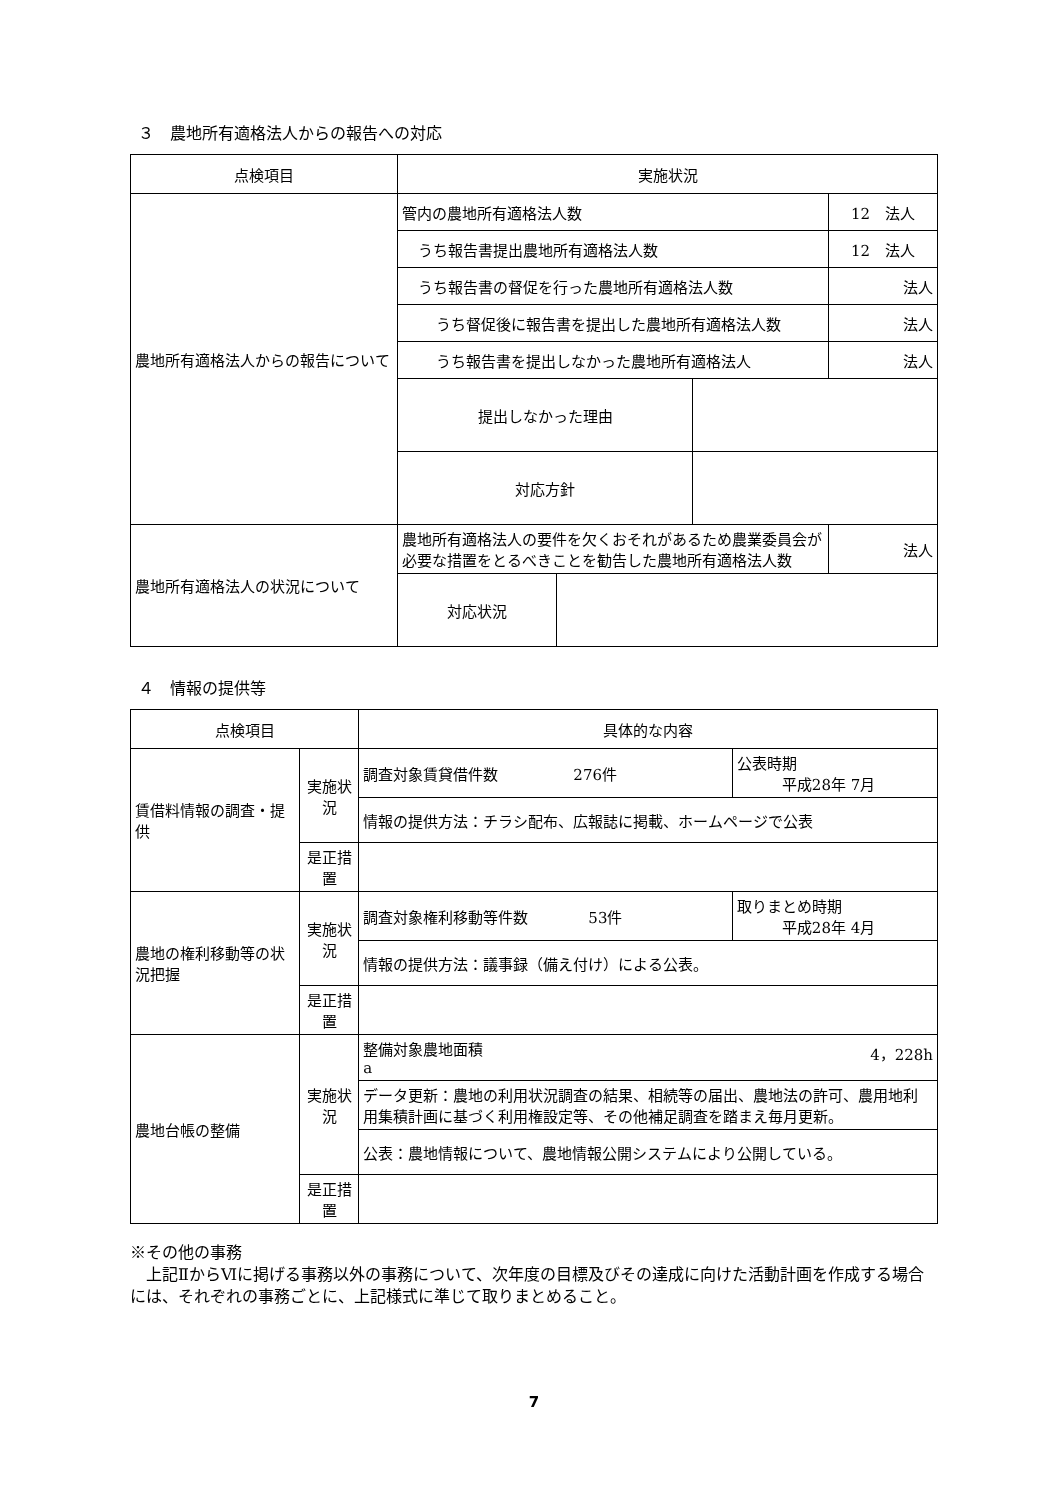３　農地所有適格法人からの報告への対応
| 点検項目 | 実施状況 | | | |
| --- | --- | --- | --- | --- |
| 農地所有適格法人からの報告について | 管内の農地所有適格法人数 | | | 12 法人 |
| | うち報告書提出農地所有適格法人数 | | | 12 法人 |
| | うち報告書の督促を行った農地所有適格法人数 | | | 法人 |
| | うち督促後に報告書を提出した農地所有適格法人数 | | | 法人 |
| | うち報告書を提出しなかった農地所有適格法人 | | | 法人 |
| | 提出しなかった理由 | | | |
| | 対応方針 | | | |
| 農地所有適格法人の状況について | 農地所有適格法人の要件を欠くおそれがあるため農業委員会が必要な措置をとるべきことを勧告した農地所有適格法人数 | | | 法人 |
| | 対応状況 | | | |
４　情報の提供等
| 点検項目 | | 具体的な内容 | |
| --- | --- | --- | --- |
| 賃借料情報の調査・提供 | 実施状況 | 調査対象賃貸借件数 276件 | 公表時期 平成28年 7月 |
| | | 情報の提供方法：チラシ配布、広報誌に掲載、ホームページで公表 | |
| | 是正措置 | | |
| 農地の権利移動等の状況把握 | 実施状況 | 調査対象権利移動等件数 53件 | 取りまとめ時期 平成28年 4月 |
| | | 情報の提供方法：議事録（備え付け）による公表。 | |
| | 是正措置 | | |
| 農地台帳の整備 | 実施状況 | 整備対象農地面積 4，228h a | |
| | | データ更新：農地の利用状況調査の結果、相続等の届出、農地法の許可、農用地利用集積計画に基づく利用権設定等、その他補足調査を踏まえ毎月更新。 | |
| | | 公表：農地情報について、農地情報公開システムにより公開している。 | |
| | 是正措置 | | |
※その他の事務
　上記ⅡからⅥに掲げる事務以外の事務について、次年度の目標及びその達成に向けた活動計画を作成する場合には、それぞれの事務ごとに、上記様式に準じて取りまとめること。
7